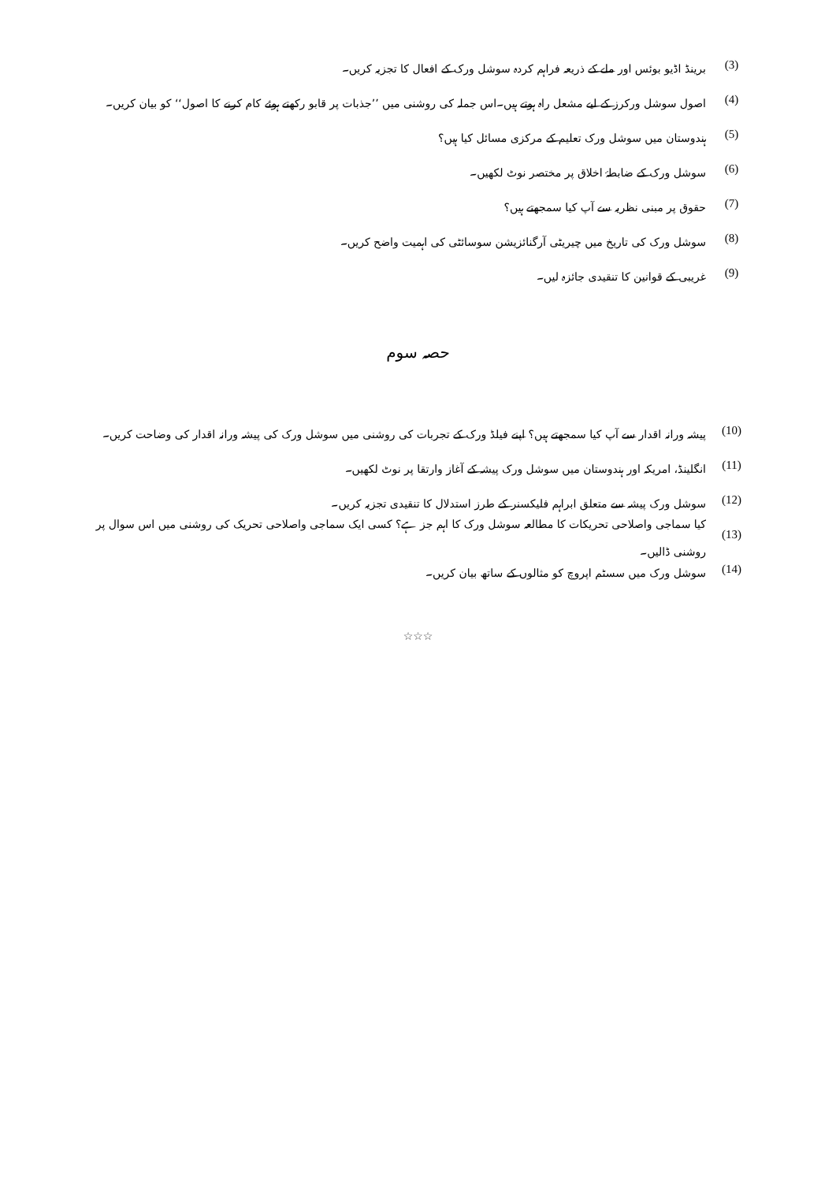(3) برینڈ اڈیو بوئس اور ملے کے ذریعہ فراہم کردہ سوشل ورک کے افعال کا تجزیہ کریں۔
(4) اصول سوشل ورکرز کے لیے مشعل راہ ہوتے ہیں۔اس جملہ کی روشنی میں ’’جذبات پر قابو رکھتے ہوئے کام کرنے کا اصول‘‘ کو بیان کریں۔
(5) ہندوستان میں سوشل ورک تعلیم کے مرکزی مسائل کیا ہیں؟
(6) سوشل ورک کے ضابطۂ اخلاق پر مختصر نوٹ لکھیں۔
(7) حقوق پر مبنی نظریہ سے آپ کیا سمجھتے ہیں؟
(8) سوشل ورک کی تاریخ میں چیریٹی آرگنائزیشن سوسائٹی کی اہمیت واضح کریں۔
(9) غریبی کے قوانین کا تنقیدی جائزہ لیں۔
حصہ سوم
(10) پیشہ ورانہ اقدار سے آپ کیا سمجھتے ہیں؟ اپنے فیلڈ ورک کے تجربات کی روشنی میں سوشل ورک کی پیشہ ورانہ اقدار کی وضاحت کریں۔
(11) انگلینڈ، امریکہ اور ہندوستان میں سوشل ورک پیشہ کے آغاز وارتقا پر نوٹ لکھیں۔
(12) سوشل ورک پیشہ سے متعلق ابراہم فلیکسنر کے طرز استدلال کا تنقیدی تجزیہ کریں۔
(13) کیا سماجی واصلاحی تحریکات کا مطالعہ سوشل ورک کا اہم جز ہے؟ کسی ایک سماجی واصلاحی تحریک کی روشنی میں اس سوال پر روشنی ڈالیں۔
(14) سوشل ورک میں سسٹم اپروچ کو مثالوں کے ساتھ بیان کریں۔
☆☆☆